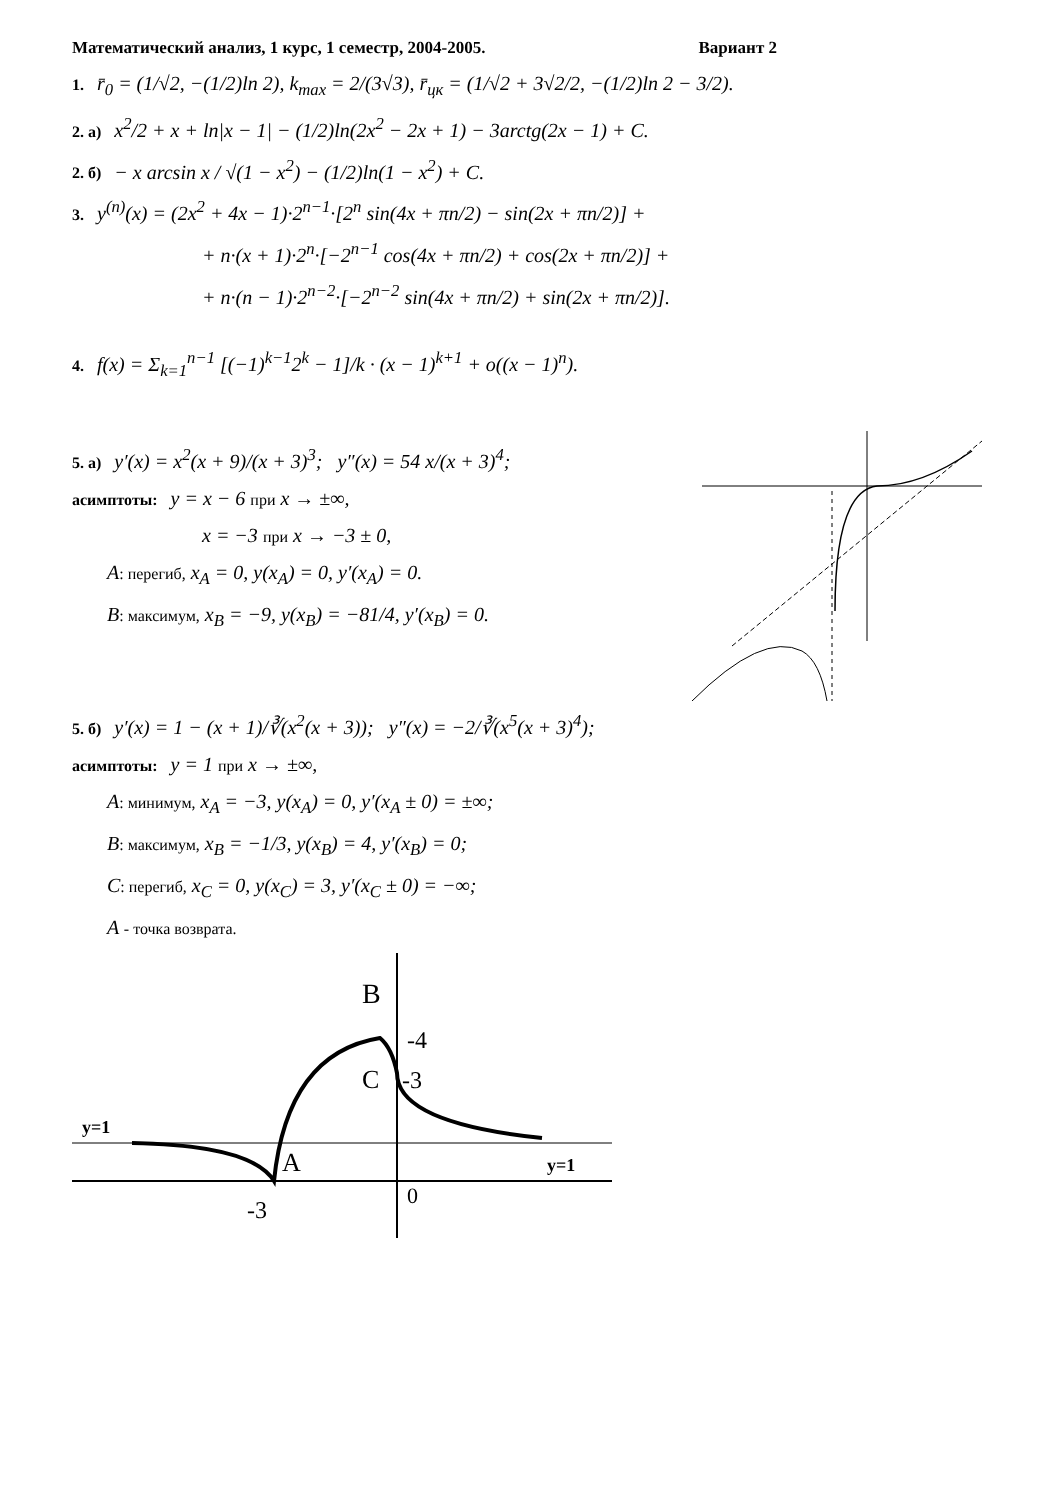Математический анализ, 1 курс, 1 семестр, 2004-2005. Вариант 2
1. r̄<sub>0</sub> = (1/√2, −(1/2)ln 2), k<sub>max</sub> = 2/(3√3), r̄<sub>цк</sub> = (1/√2 + 3√2/2, −(1/2)ln 2 − 3/2).
2. а) x<sup>2</sup>/2 + x + ln|x − 1| − (1/2)ln(2x<sup>2</sup> − 2x + 1) − 3arctg(2x − 1) + C.
2. б) − x arcsin x / √(1 − x<sup>2</sup>) − (1/2)ln(1 − x<sup>2</sup>) + C.
3. y<sup>(n)</sup>(x) = (2x<sup>2</sup> + 4x − 1)·2<sup>n−1</sup>·[2<sup>n</sup> sin(4x + πn/2) − sin(2x + πn/2)] +
+ n·(x + 1)·2<sup>n</sup>·[−2<sup>n−1</sup> cos(4x + πn/2) + cos(2x + πn/2)] +
+ n·(n − 1)·2<sup>n−2</sup>·[−2<sup>n−2</sup> sin(4x + πn/2) + sin(2x + πn/2)].
4. f(x) = Σ<sub>k=1</sub><sup>n−1</sup> [(−1)<sup>k−1</sup>2<sup>k</sup> − 1]/k · (x − 1)<sup>k+1</sup> + o((x − 1)<sup>n</sup>).
5. а) y′(x) = x<sup>2</sup>(x + 9)/(x + 3)<sup>3</sup>; y″(x) = 54 x/(x + 3)<sup>4</sup>;
асимптоты: y = x − 6 при x → ±∞,
x = −3 при x → −3 ± 0,
A: перегиб, x<sub>A</sub> = 0, y(x<sub>A</sub>) = 0, y′(x<sub>A</sub>) = 0.
B: максимум, x<sub>B</sub> = −9, y(x<sub>B</sub>) = −81/4, y′(x<sub>B</sub>) = 0.
5. б) y′(x) = 1 − (x + 1)/∛(x<sup>2</sup>(x + 3)); y″(x) = −2/∛(x<sup>5</sup>(x + 3)<sup>4</sup>);
асимптоты: y = 1 при x → ±∞,
A: минимум, x<sub>A</sub> = −3, y(x<sub>A</sub>) = 0, y′(x<sub>A</sub> ± 0) = ±∞;
B: максимум, x<sub>B</sub> = −1/3, y(x<sub>B</sub>) = 4, y′(x<sub>B</sub>) = 0;
C: перегиб, x<sub>C</sub> = 0, y(x<sub>C</sub>) = 3, y′(x<sub>C</sub> ± 0) = −∞;
A - точка возврата.
y=1
y=1
A
B
-4
C
-3
-3
0